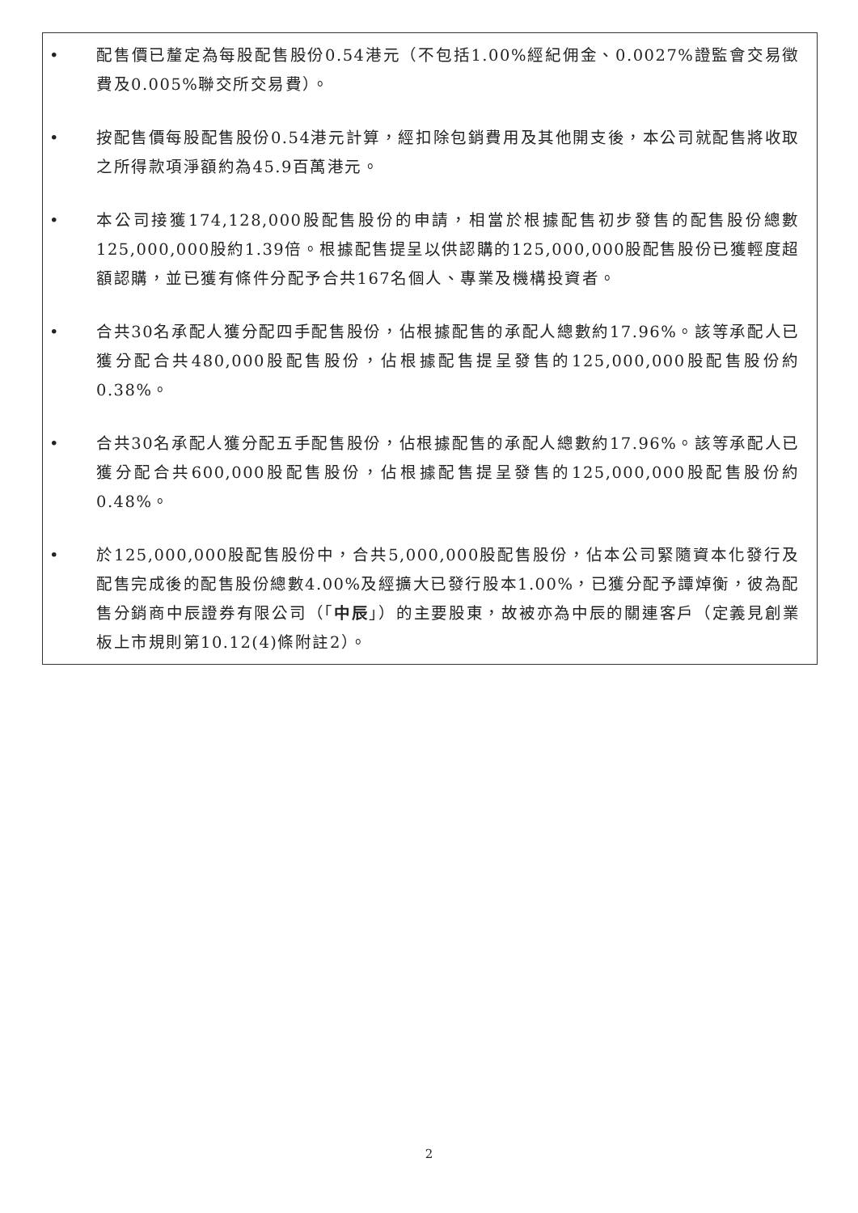• 配售價已釐定為每股配售股份0.54港元（不包括1.00%經紀佣金、0.0027%證監會交易徵費及0.005%聯交所交易費）。
• 按配售價每股配售股份0.54港元計算，經扣除包銷費用及其他開支後，本公司就配售將收取之所得款項淨額約為45.9百萬港元。
• 本公司接獲174,128,000股配售股份的申請，相當於根據配售初步發售的配售股份總數125,000,000股約1.39倍。根據配售提呈以供認購的125,000,000股配售股份已獲輕度超額認購，並已獲有條件分配予合共167名個人、專業及機構投資者。
• 合共30名承配人獲分配四手配售股份，佔根據配售的承配人總數約17.96%。該等承配人已獲分配合共480,000股配售股份，佔根據配售提呈發售的125,000,000股配售股份約0.38%。
• 合共30名承配人獲分配五手配售股份，佔根據配售的承配人總數約17.96%。該等承配人已獲分配合共600,000股配售股份，佔根據配售提呈發售的125,000,000股配售股份約0.48%。
• 於125,000,000股配售股份中，合共5,000,000股配售股份，佔本公司緊隨資本化發行及配售完成後的配售股份總數4.00%及經擴大已發行股本1.00%，已獲分配予譚焯衡，彼為配售分銷商中辰證券有限公司（「中辰」）的主要股東，故被亦為中辰的關連客戶（定義見創業板上市規則第10.12(4)條附註2）。
2